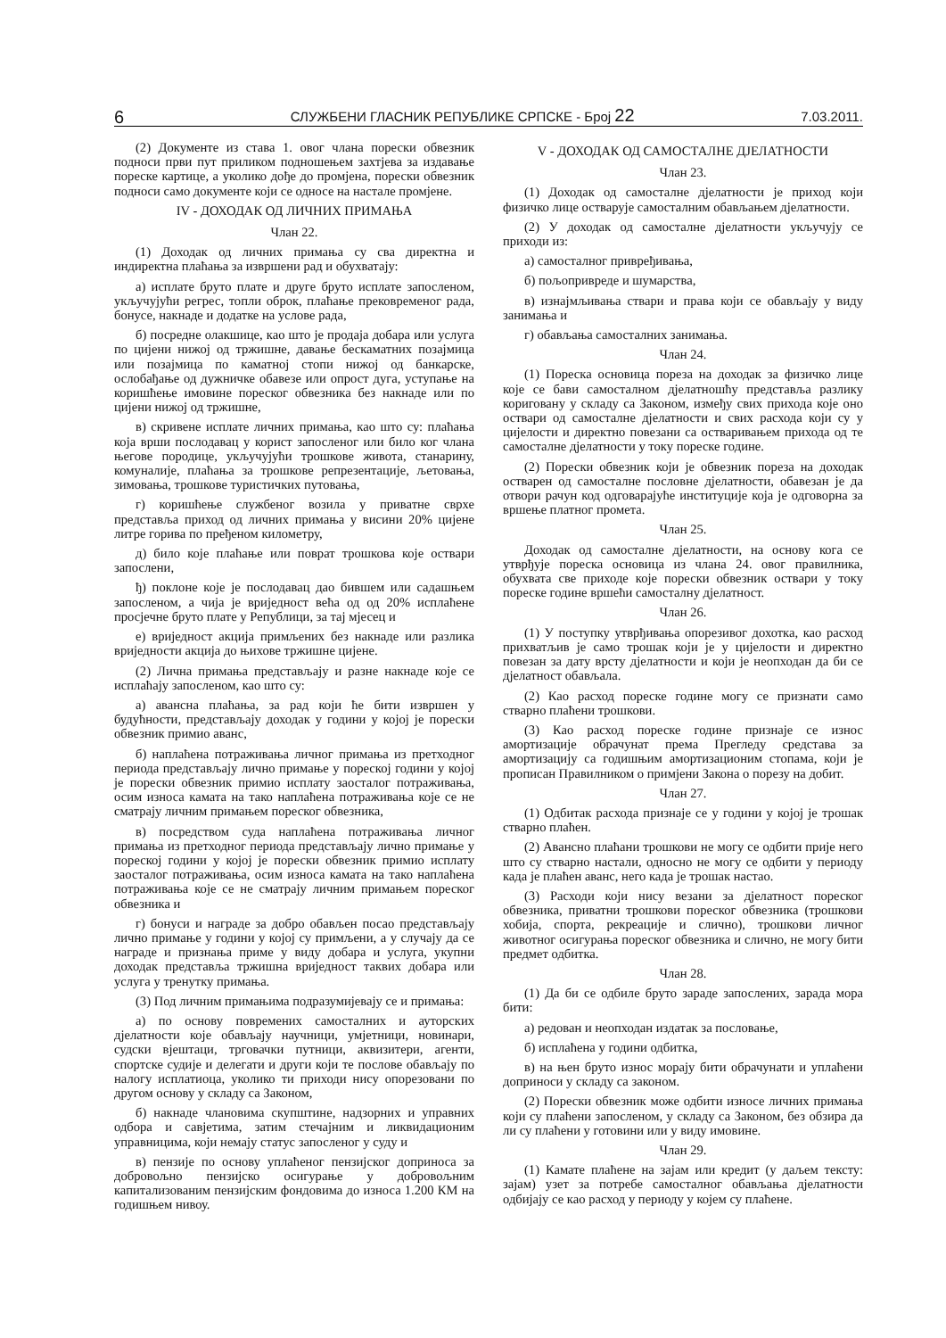6 СЛУЖБЕНИ ГЛАСНИК РЕПУБЛИКЕ СРПСКЕ - Број 22 7.03.2011.
(2) Документе из става 1. овог члана порески обвезник подноси први пут приликом подношењем захтјева за издавање пореске картице, а уколико дође до промјена, порески обвезник подноси само документе који се односе на настале промјене.
IV - ДОХОДАК ОД ЛИЧНИХ ПРИМАЊА
Члан 22.
(1) Доходак од личних примања су сва директна и индиректна плаћања за извршени рад и обухватају:
а) исплате бруто плате и друге бруто исплате запосленом, укључујући регрес, топли оброк, плаћање прековременог рада, бонусе, накнаде и додатке на услове рада,
б) посредне олакшице, као што је продаја добара или услуга по цијени нижој од тржишне, давање бескаматних позајмица или позајмица по каматној стопи нижој од банкарске, ослобађање од дужничке обавезе или опрост дуга, уступање на коришћење имовине пореског обвезника без накнаде или по цијени нижој од тржишне,
в) скривене исплате личних примања, као што су: плаћања која врши послодавац у корист запосленог или било ког члана његове породице, укључујући трошкове живота, станарину, комуналије, плаћања за трошкове репрезентације, љетовања, зимовања, трошкове туристичких путовања,
г) коришћење службеног возила у приватне сврхе представља приход од личних примања у висини 20% цијене литре горива по пређеном километру,
д) било које плаћање или поврат трошкова које оствари запослени,
ђ) поклоне које је послодавац дао бившем или садашњем запосленом, а чија је вриједност већа од од 20% исплаћене просјечне бруто плате у Републици, за тај мјесец и
е) вриједност акција примљених без накнаде или разлика вриједности акција до њихове тржишне цијене.
(2) Лична примања представљају и разне накнаде које се исплаћају запосленом, као што су:
а) авансна плаћања, за рад који ће бити извршен у будућности, представљају доходак у години у којој је порески обвезник примио аванс,
б) наплаћена потраживања личног примања из претходног периода представљају лично примање у пореској години у којој је порески обвезник примио исплату заосталог потраживања, осим износа камата на тако наплаћена потраживања које се не сматрају личним примањем пореског обвезника,
в) посредством суда наплаћена потраживања личног примања из претходног периода представљају лично примање у пореској години у којој је порески обвезник примио исплату заосталог потраживања, осим износа камата на тако наплаћена потраживања које се не сматрају личним примањем пореског обвезника и
г) бонуси и награде за добро обављен посао представљају лично примање у години у којој су примљени, а у случају да се награде и признања приме у виду добара и услуга, укупни доходак представља тржишна вриједност таквих добара или услуга у тренутку примања.
(3) Под личним примањима подразумијевају се и примања:
а) по основу повремених самосталних и ауторских дјелатности које обављају научници, умјетници, новинари, судски вјештаци, трговачки путници, аквизитери, агенти, спортске судије и делегати и други који те послове обављају по налогу исплатиоца, уколико ти приходи нису опорезовани по другом основу у складу са Законом,
б) накнаде члановима скупштине, надзорних и управних одбора и савјетима, затим стечајним и ликвидационим управницима, који немају статус запосленог у суду и
в) пензије по основу уплаћеног пензијског доприноса за добровољно пензијско осигурање у добровољним капитализованим пензијским фондовима до износа 1.200 КМ на годишњем нивоу.
V - ДОХОДАК ОД САМОСТАЛНЕ ДЈЕЛАТНОСТИ
Члан 23.
(1) Доходак од самосталне дјелатности је приход који физичко лице остварује самосталним обављањем дјелатности.
(2) У доходак од самосталне дјелатности укључују се приходи из:
а) самосталног привређивања,
б) пољопривреде и шумарства,
в) изнајмљивања ствари и права који се обављају у виду занимања и
г) обављања самосталних занимања.
Члан 24.
(1) Пореска основица пореза на доходак за физичко лице које се бави самосталном дјелатношћу представља разлику кориговану у складу са Законом, између свих прихода које оно оствари од самосталне дјелатности и свих расхода који су у цијелости и директно повезани са остваривањем прихода од те самосталне дјелатности у току пореске године.
(2) Порески обвезник који је обвезник пореза на доходак остварен од самосталне пословне дјелатности, обавезан је да отвори рачун код одговарајуће институције која је одговорна за вршење платног промета.
Члан 25.
Доходак од самосталне дјелатности, на основу кога се утврђује пореска основица из члана 24. овог правилника, обухвата све приходе које порески обвезник оствари у току пореске године вршећи самосталну дјелатност.
Члан 26.
(1) У поступку утврђивања опорезивог дохотка, као расход прихватљив је само трошак који је у цијелости и директно повезан за дату врсту дјелатности и који је неопходан да би се дјелатност обављала.
(2) Као расход пореске године могу се признати само стварно плаћени трошкови.
(3) Као расход пореске године признаје се износ амортизације обрачунат према Прегледу средстава за амортизацију са годишњим амортизационим стопама, који је прописан Правилником о примјени Закона о порезу на добит.
Члан 27.
(1) Одбитак расхода признаје се у години у којој је трошак стварно плаћен.
(2) Авансно плаћани трошкови не могу се одбити прије него што су стварно настали, односно не могу се одбити у периоду када је плаћен аванс, него када је трошак настао.
(3) Расходи који нису везани за дјелатност пореског обвезника, приватни трошкови пореског обвезника (трошкови хобија, спорта, рекреације и слично), трошкови личног животног осигурања пореског обвезника и слично, не могу бити предмет одбитка.
Члан 28.
(1) Да би се одбиле бруто зараде запослених, зарада мора бити:
а) редован и неопходан издатак за пословање,
б) исплаћена у години одбитка,
в) на њен бруто износ морају бити обрачунати и уплаћени доприноси у складу са законом.
(2) Порески обвезник може одбити износе личних примања који су плаћени запосленом, у складу са Законом, без обзира да ли су плаћени у готовини или у виду имовине.
Члан 29.
(1) Камате плаћене на зајам или кредит (у даљем тексту: зајам) узет за потребе самосталног обављања дјелатности одбијају се као расход у периоду у којем су плаћене.